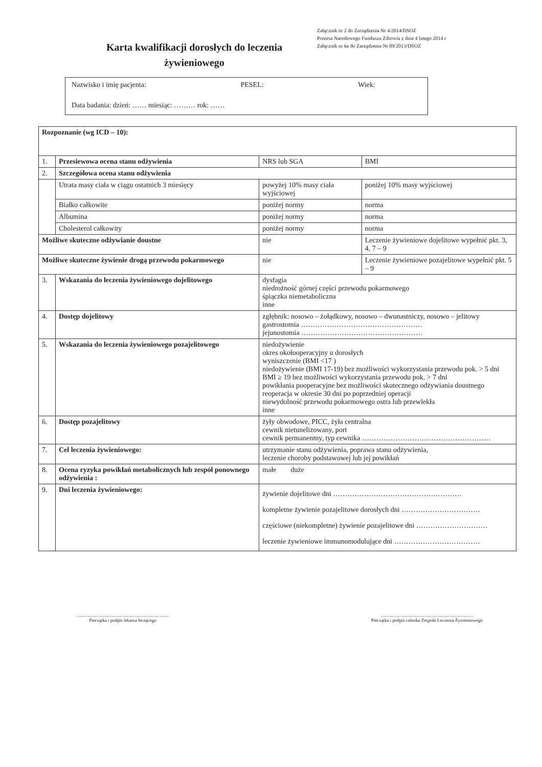Załącznik nr 2 do Zarządzenia Nr 4/2014/DSOZ
Prezesa Narodowego Funduszu Zdrowia z dnia 4 lutego 2014 r
Załącznik nr 6a do Zarządzenia Nr 89/2013/DSOZ
Karta kwalifikacji dorosłych do leczenia żywieniowego
Nazwisko i imię pacjenta: PESEL: Wiek:
Data badania: dzień: …… miesiąc: ……… rok: ……
| Rozpoznanie (wg ICD – 10): | | | | |
| 1. | Przesiewowa ocena stanu odżywienia | | NRS lub SGA | BMI |
| 2. | Szczegółowa ocena stanu odżywienia | | | |
| | Utrata masy ciała w ciągu ostatnich 3 miesięcy | | powyżej 10% masy ciała wyjściowej | poniżej 10% masy wyjściowej |
| | Białko całkowite | | poniżej normy | norma |
| | Albumina | | poniżej normy | norma |
| | Cholesterol całkowity | | poniżej normy | norma |
| Możliwe skuteczne odżywianie doustne | | | nie | Leczenie żywieniowe dojelitowe wypełnić pkt. 3, 4, 7 – 9 |
| Możliwe skuteczne żywienie drogą przewodu pokarmowego | | | nie | Leczenie żywieniowe pozajelitowe wypełnić pkt. 5 – 9 |
| 3. | Wskazania do leczenia żywieniowego dojelitowego | dysfagia niedrożność górnej części przewodu pokarmowego śpiączka niemetaboliczna inne | | |
| 4. | Dostęp dojelitowy | zgłębnik: nosowo – żołądkowy, nosowo – dwunastniczy, nosowo – jelitowy gastrostomia …………………………………………… jejunostomia …………………………………………… | | |
| 5. | Wskazania do leczenia żywieniowego pozajelitowego | niedożywienie okres okołooperacyjny u dorosłych wyniszczenie (BMI <17 ) niedożywienie (BMI 17-19) bez możliwości wykorzystania przewodu pok. > 5 dni BMI ≥ 19 bez możliwości wykorzystania przewodu pok. > 7 dni powikłania pooperacyjne bez możliwości skutecznego odżywiania doustnego reoperacja w okresie 30 dni po poprzedniej operacji niewydolność przewodu pokarmowego ostra lub przewlekła inne | | |
| 6. | Dostęp pozajelitowy | żyły obwodowe, PICC, żyła centralna cewnik nietunelizowany, port cewnik permanentny, typ cewnika ……………………………………………… | | |
| 7. | Cel leczenia żywieniowego: | utrzymanie stanu odżywienia, poprawa stanu odżywienia, leczenie choroby podstawowej lub jej powikłań | | |
| 8. | Ocena ryzyka powikłań metabolicznych lub zespół ponownego odżywienia : | małe duże | | |
| 9. | Dni leczenia żywieniowego: | żywienie dojelitowe dni ……………………………………………… kompletne żywienie pozajelitowe dorosłych dni …………………………… częściowe (niekompletne) żywienie pozajelitowe dni ………………………… leczenie żywieniowe immunomodulujące dni ……………………………… | | |
……………………………………………………
Pieczątka i podpis lekarza leczącego
……………………………………………………
Pieczątka i podpis członka Zespołu Leczenia Żywieniowego